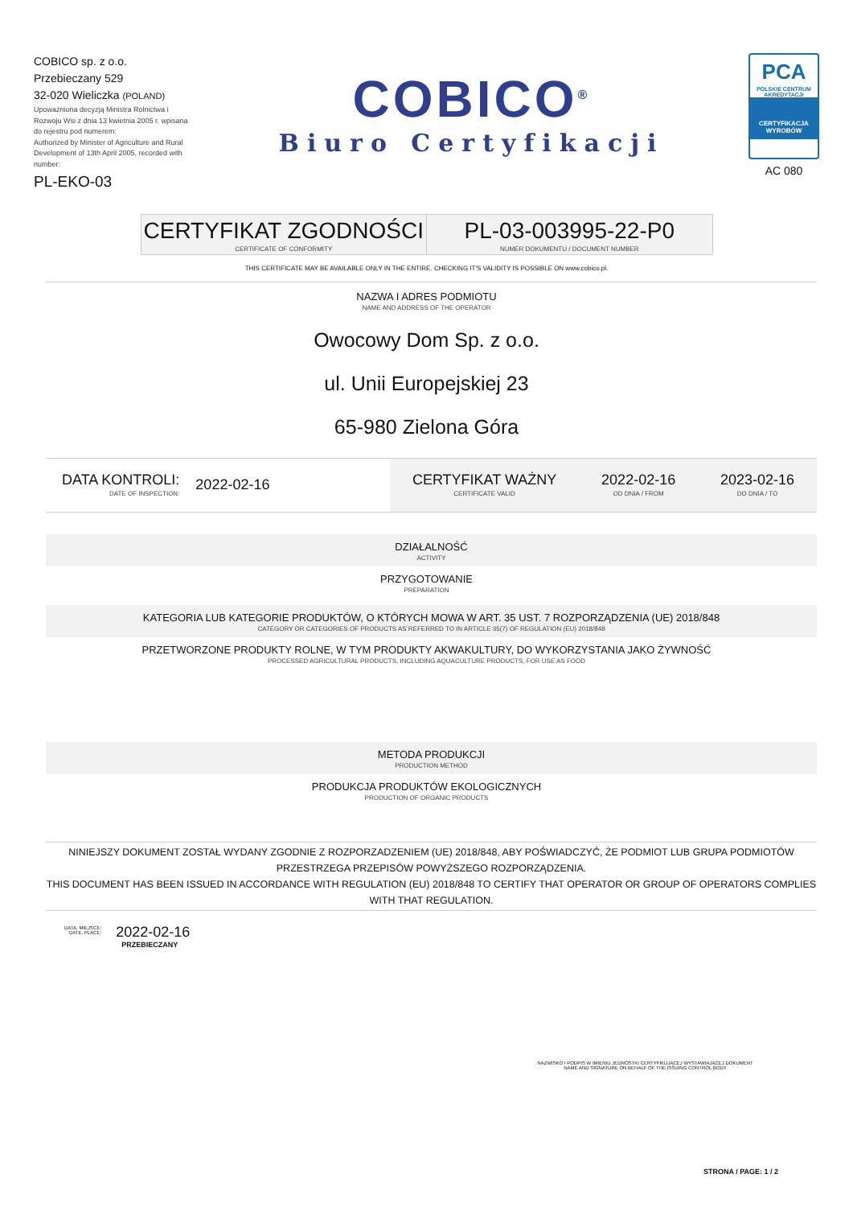COBICO sp. z o.o.
Przebieczany 529
32-020 Wieliczka (POLAND)
Upoważniona decyzją Ministra Rolnictwa i Rozwoju Wsi z dnia 13 kwietnia 2005 r. wpisana do rejestru pod numerem:
Authorized by Minister of Agriculture and Rural Development of 13th April 2005, recorded with number:
PL-EKO-03
COBICO<sup>®</sup>
Biuro Certyfikacji
PCA
POLSKIE CENTRUM AKREDYTACJI
CERTYFIKACJA WYROBÓW
AC 080
CERTYFIKAT ZGODNOŚCI
CERTIFICATE OF CONFORMITY
PL-03-003995-22-P0
NUMER DOKUMENTU / DOCUMENT NUMBER
THIS CERTIFICATE MAY BE AVAILABLE ONLY IN THE ENTIRE. CHECKING IT'S VALIDITY IS POSSIBLE ON www.cobico.pl.
NAZWA I ADRES PODMIOTU
NAME AND ADDRESS OF THE OPERATOR
Owocowy Dom Sp. z o.o.
ul. Unii Europejskiej 23
65-980 Zielona Góra
DATA KONTROLI:
DATE OF INSPECTION:
2022-02-16
CERTYFIKAT WAŻNY
CERTIFICATE VALID
2022-02-16
OD DNIA / FROM
2023-02-16
DO DNIA / TO
DZIAŁALNOŚĆ
ACTIVITY
PRZYGOTOWANIE
PREPARATION
KATEGORIA LUB KATEGORIE PRODUKTÓW, O KTÓRYCH MOWA W ART. 35 UST. 7 ROZPORZĄDZENIA (UE) 2018/848
CATEGORY OR CATEGORIES OF PRODUCTS AS REFERRED TO IN ARTICLE 35(7) OF REGULATION (EU) 2018/848
PRZETWORZONE PRODUKTY ROLNE, W TYM PRODUKTY AKWAKULTURY, DO WYKORZYSTANIA JAKO ŻYWNOŚĆ
PROCESSED AGRICULTURAL PRODUCTS, INCLUDING AQUACULTURE PRODUCTS, FOR USE AS FOOD
METODA PRODUKCJI
PRODUCTION METHOD
PRODUKCJA PRODUKTÓW EKOLOGICZNYCH
PRODUCTION OF ORGANIC PRODUCTS
NINIEJSZY DOKUMENT ZOSTAŁ WYDANY ZGODNIE Z ROZPORZADZENIEM (UE) 2018/848, ABY POŚWIADCZYĆ, ŻE PODMIOT LUB GRUPA PODMIOTÓW PRZESTRZEGA PRZEPISÓW POWYŻSZEGO ROZPORZĄDZENIA.
THIS DOCUMENT HAS BEEN ISSUED IN ACCORDANCE WITH REGULATION (EU) 2018/848 TO CERTIFY THAT OPERATOR OR GROUP OF OPERATORS COMPLIES WITH THAT REGULATION.
DATA, MIEJSCE:
DATE, PLACE:
2022-02-16
PRZEBIECZANY
NAZWISKO I PODPIS W IMIENIU JEDNOSTKI CERTYFIKUJĄCEJ WYSTAWIAJĄCEJ DOKUMENT
NAME AND SIGNATURE ON BEHALF OF THE ISSUING CONTROL BODY
STRONA / PAGE: 1 / 2